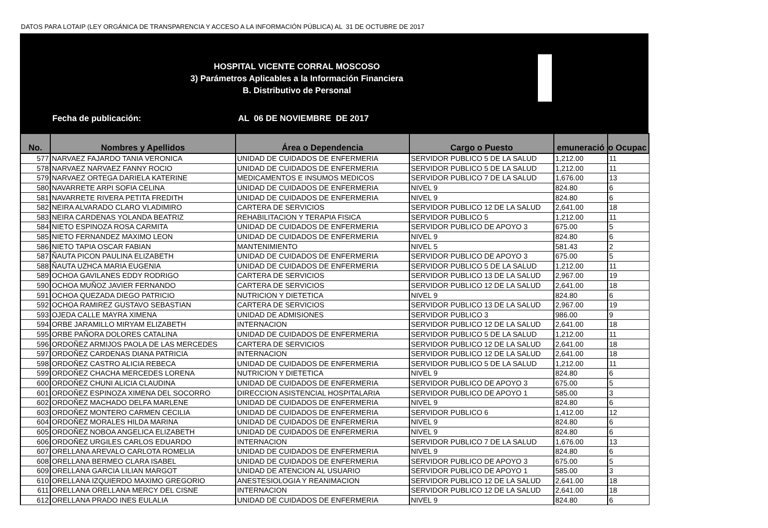DATOS PARA LOTAIP (LEY ORGÁNICA DE TRANSPARENCIA Y ACCESO A LA INFORMACIÓN PÚBLICA) AL 31 DE OCTUBRE DE 2017
HOSPITAL VICENTE CORRAL MOSCOSO
3) Parámetros Aplicables a la Información Financiera
B. Distributivo de Personal
Fecha de publicación: AL 06 DE NOVIEMBRE DE 2017
| No. | Nombres y Apellidos | Área o Dependencia | Cargo o Puesto | emuneració | o Ocupac |
| --- | --- | --- | --- | --- | --- |
| 577 | NARVAEZ FAJARDO TANIA VERONICA | UNIDAD DE CUIDADOS DE ENFERMERIA | SERVIDOR PUBLICO 5 DE LA SALUD | 1,212.00 | 11 |
| 578 | NARVAEZ NARVAEZ FANNY ROCIO | UNIDAD DE CUIDADOS DE ENFERMERIA | SERVIDOR PUBLICO 5 DE LA SALUD | 1,212.00 | 11 |
| 579 | NARVAEZ ORTEGA DARIELA KATERINE | MEDICAMENTOS E INSUMOS MEDICOS | SERVIDOR PUBLICO 7 DE LA SALUD | 1,676.00 | 13 |
| 580 | NAVARRETE ARPI SOFIA CELINA | UNIDAD DE CUIDADOS DE ENFERMERIA | NIVEL 9 | 824.80 | 6 |
| 581 | NAVARRETE RIVERA PETITA FREDITH | UNIDAD DE CUIDADOS DE ENFERMERIA | NIVEL 9 | 824.80 | 6 |
| 582 | NEIRA ALVARADO CLARO VLADIMIRO | CARTERA DE SERVICIOS | SERVIDOR PUBLICO 12 DE LA SALUD | 2,641.00 | 18 |
| 583 | NEIRA CARDENAS YOLANDA BEATRIZ | REHABILITACION Y TERAPIA FISICA | SERVIDOR PUBLICO 5 | 1,212.00 | 11 |
| 584 | NIETO ESPINOZA ROSA CARMITA | UNIDAD DE CUIDADOS DE ENFERMERIA | SERVIDOR PUBLICO DE APOYO 3 | 675.00 | 5 |
| 585 | NIETO FERNANDEZ MAXIMO LEON | UNIDAD DE CUIDADOS DE ENFERMERIA | NIVEL 9 | 824.80 | 6 |
| 586 | NIETO TAPIA OSCAR FABIAN | MANTENIMIENTO | NIVEL 5 | 581.43 | 2 |
| 587 | ÑAUTA PICON PAULINA ELIZABETH | UNIDAD DE CUIDADOS DE ENFERMERIA | SERVIDOR PUBLICO DE APOYO 3 | 675.00 | 5 |
| 588 | ÑAUTA UZHCA MARIA EUGENIA | UNIDAD DE CUIDADOS DE ENFERMERIA | SERVIDOR PUBLICO 5 DE LA SALUD | 1,212.00 | 11 |
| 589 | OCHOA GAVILANES EDDY RODRIGO | CARTERA DE SERVICIOS | SERVIDOR PUBLICO 13 DE LA SALUD | 2,967.00 | 19 |
| 590 | OCHOA MUÑOZ JAVIER FERNANDO | CARTERA DE SERVICIOS | SERVIDOR PUBLICO 12 DE LA SALUD | 2,641.00 | 18 |
| 591 | OCHOA QUEZADA DIEGO PATRICIO | NUTRICION Y DIETETICA | NIVEL 9 | 824.80 | 6 |
| 592 | OCHOA RAMIREZ GUSTAVO SEBASTIAN | CARTERA DE SERVICIOS | SERVIDOR PUBLICO 13 DE LA SALUD | 2,967.00 | 19 |
| 593 | OJEDA CALLE MAYRA XIMENA | UNIDAD DE ADMISIONES | SERVIDOR PUBLICO 3 | 986.00 | 9 |
| 594 | ORBE JARAMILLO MIRYAM ELIZABETH | INTERNACION | SERVIDOR PUBLICO 12 DE LA SALUD | 2,641.00 | 18 |
| 595 | ORBE PAÑORA DOLORES CATALINA | UNIDAD DE CUIDADOS DE ENFERMERIA | SERVIDOR PUBLICO 5 DE LA SALUD | 1,212.00 | 11 |
| 596 | ORDOÑEZ ARMIJOS PAOLA DE LAS MERCEDES | CARTERA DE SERVICIOS | SERVIDOR PUBLICO 12 DE LA SALUD | 2,641.00 | 18 |
| 597 | ORDOÑEZ CARDENAS DIANA PATRICIA | INTERNACION | SERVIDOR PUBLICO 12 DE LA SALUD | 2,641.00 | 18 |
| 598 | ORDOÑEZ CASTRO ALICIA REBECA | UNIDAD DE CUIDADOS DE ENFERMERIA | SERVIDOR PUBLICO 5 DE LA SALUD | 1,212.00 | 11 |
| 599 | ORDOÑEZ CHACHA MERCEDES LORENA | NUTRICION Y DIETETICA | NIVEL 9 | 824.80 | 6 |
| 600 | ORDOÑEZ CHUNI ALICIA CLAUDINA | UNIDAD DE CUIDADOS DE ENFERMERIA | SERVIDOR PUBLICO DE APOYO 3 | 675.00 | 5 |
| 601 | ORDOÑEZ ESPINOZA XIMENA DEL SOCORRO | DIRECCION ASISTENCIAL HOSPITALARIA | SERVIDOR PUBLICO DE APOYO 1 | 585.00 | 3 |
| 602 | ORDOÑEZ MACHADO DELFA MARLENE | UNIDAD DE CUIDADOS DE ENFERMERIA | NIVEL 9 | 824.80 | 6 |
| 603 | ORDOÑEZ MONTERO CARMEN CECILIA | UNIDAD DE CUIDADOS DE ENFERMERIA | SERVIDOR PUBLICO 6 | 1,412.00 | 12 |
| 604 | ORDOÑEZ MORALES HILDA MARINA | UNIDAD DE CUIDADOS DE ENFERMERIA | NIVEL 9 | 824.80 | 6 |
| 605 | ORDOÑEZ NOBOA ANGELICA ELIZABETH | UNIDAD DE CUIDADOS DE ENFERMERIA | NIVEL 9 | 824.80 | 6 |
| 606 | ORDOÑEZ URGILES CARLOS EDUARDO | INTERNACION | SERVIDOR PUBLICO 7 DE LA SALUD | 1,676.00 | 13 |
| 607 | ORELLANA AREVALO CARLOTA ROMELIA | UNIDAD DE CUIDADOS DE ENFERMERIA | NIVEL 9 | 824.80 | 6 |
| 608 | ORELLANA BERMEO CLARA ISABEL | UNIDAD DE CUIDADOS DE ENFERMERIA | SERVIDOR PUBLICO DE APOYO 3 | 675.00 | 5 |
| 609 | ORELLANA GARCIA LILIAN MARGOT | UNIDAD DE ATENCION AL USUARIO | SERVIDOR PUBLICO DE APOYO 1 | 585.00 | 3 |
| 610 | ORELLANA IZQUIERDO MAXIMO GREGORIO | ANESTESIOLOGIA Y REANIMACION | SERVIDOR PUBLICO 12 DE LA SALUD | 2,641.00 | 18 |
| 611 | ORELLANA ORELLANA MERCY DEL CISNE | INTERNACION | SERVIDOR PUBLICO 12 DE LA SALUD | 2,641.00 | 18 |
| 612 | ORELLANA PRADO INES EULALIA | UNIDAD DE CUIDADOS DE ENFERMERIA | NIVEL 9 | 824.80 | 6 |